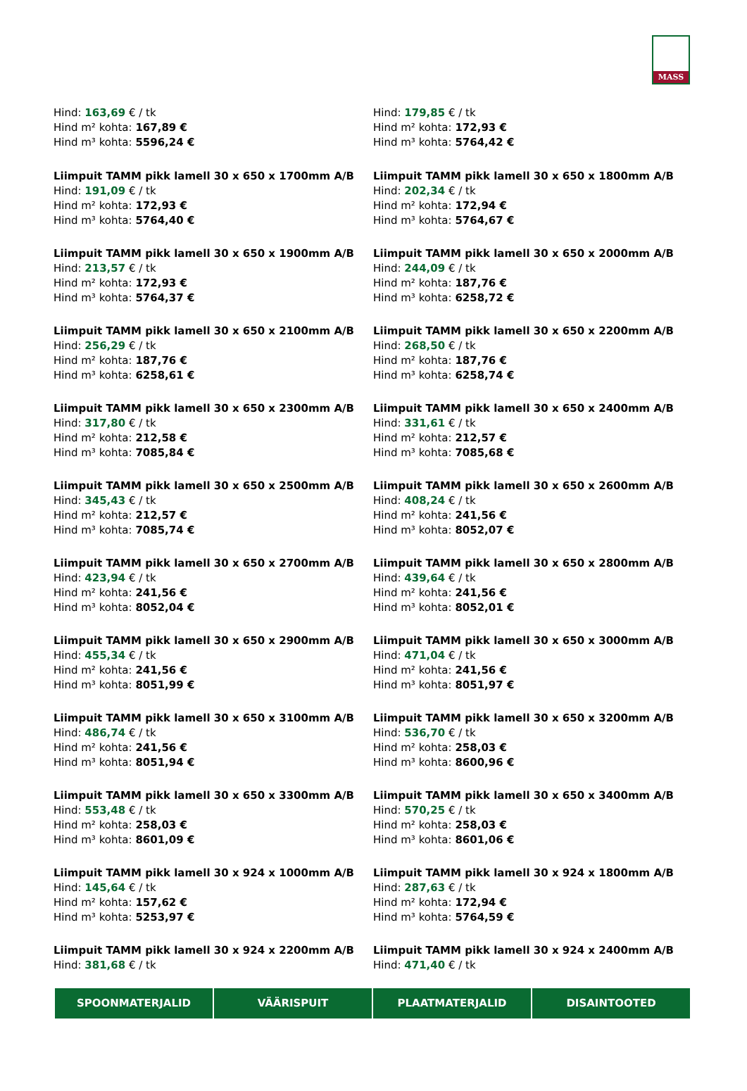MASS
Hind: 163,69 € / tk
Hind m² kohta: 167,89 €
Hind m³ kohta: 5596,24 €
Hind: 179,85 € / tk
Hind m² kohta: 172,93 €
Hind m³ kohta: 5764,42 €
Liimpuit TAMM pikk lamell 30 x 650 x 1700mm A/B
Hind: 191,09 € / tk
Hind m² kohta: 172,93 €
Hind m³ kohta: 5764,40 €
Liimpuit TAMM pikk lamell 30 x 650 x 1800mm A/B
Hind: 202,34 € / tk
Hind m² kohta: 172,94 €
Hind m³ kohta: 5764,67 €
Liimpuit TAMM pikk lamell 30 x 650 x 1900mm A/B
Hind: 213,57 € / tk
Hind m² kohta: 172,93 €
Hind m³ kohta: 5764,37 €
Liimpuit TAMM pikk lamell 30 x 650 x 2000mm A/B
Hind: 244,09 € / tk
Hind m² kohta: 187,76 €
Hind m³ kohta: 6258,72 €
Liimpuit TAMM pikk lamell 30 x 650 x 2100mm A/B
Hind: 256,29 € / tk
Hind m² kohta: 187,76 €
Hind m³ kohta: 6258,61 €
Liimpuit TAMM pikk lamell 30 x 650 x 2200mm A/B
Hind: 268,50 € / tk
Hind m² kohta: 187,76 €
Hind m³ kohta: 6258,74 €
Liimpuit TAMM pikk lamell 30 x 650 x 2300mm A/B
Hind: 317,80 € / tk
Hind m² kohta: 212,58 €
Hind m³ kohta: 7085,84 €
Liimpuit TAMM pikk lamell 30 x 650 x 2400mm A/B
Hind: 331,61 € / tk
Hind m² kohta: 212,57 €
Hind m³ kohta: 7085,68 €
Liimpuit TAMM pikk lamell 30 x 650 x 2500mm A/B
Hind: 345,43 € / tk
Hind m² kohta: 212,57 €
Hind m³ kohta: 7085,74 €
Liimpuit TAMM pikk lamell 30 x 650 x 2600mm A/B
Hind: 408,24 € / tk
Hind m² kohta: 241,56 €
Hind m³ kohta: 8052,07 €
Liimpuit TAMM pikk lamell 30 x 650 x 2700mm A/B
Hind: 423,94 € / tk
Hind m² kohta: 241,56 €
Hind m³ kohta: 8052,04 €
Liimpuit TAMM pikk lamell 30 x 650 x 2800mm A/B
Hind: 439,64 € / tk
Hind m² kohta: 241,56 €
Hind m³ kohta: 8052,01 €
Liimpuit TAMM pikk lamell 30 x 650 x 2900mm A/B
Hind: 455,34 € / tk
Hind m² kohta: 241,56 €
Hind m³ kohta: 8051,99 €
Liimpuit TAMM pikk lamell 30 x 650 x 3000mm A/B
Hind: 471,04 € / tk
Hind m² kohta: 241,56 €
Hind m³ kohta: 8051,97 €
Liimpuit TAMM pikk lamell 30 x 650 x 3100mm A/B
Hind: 486,74 € / tk
Hind m² kohta: 241,56 €
Hind m³ kohta: 8051,94 €
Liimpuit TAMM pikk lamell 30 x 650 x 3200mm A/B
Hind: 536,70 € / tk
Hind m² kohta: 258,03 €
Hind m³ kohta: 8600,96 €
Liimpuit TAMM pikk lamell 30 x 650 x 3300mm A/B
Hind: 553,48 € / tk
Hind m² kohta: 258,03 €
Hind m³ kohta: 8601,09 €
Liimpuit TAMM pikk lamell 30 x 650 x 3400mm A/B
Hind: 570,25 € / tk
Hind m² kohta: 258,03 €
Hind m³ kohta: 8601,06 €
Liimpuit TAMM pikk lamell 30 x 924 x 1000mm A/B
Hind: 145,64 € / tk
Hind m² kohta: 157,62 €
Hind m³ kohta: 5253,97 €
Liimpuit TAMM pikk lamell 30 x 924 x 1800mm A/B
Hind: 287,63 € / tk
Hind m² kohta: 172,94 €
Hind m³ kohta: 5764,59 €
Liimpuit TAMM pikk lamell 30 x 924 x 2200mm A/B
Hind: 381,68 € / tk
Liimpuit TAMM pikk lamell 30 x 924 x 2400mm A/B
Hind: 471,40 € / tk
SPOONMATERJALID VÄÄRISPUIT PLAATMATERJALID DISAINTOOTED